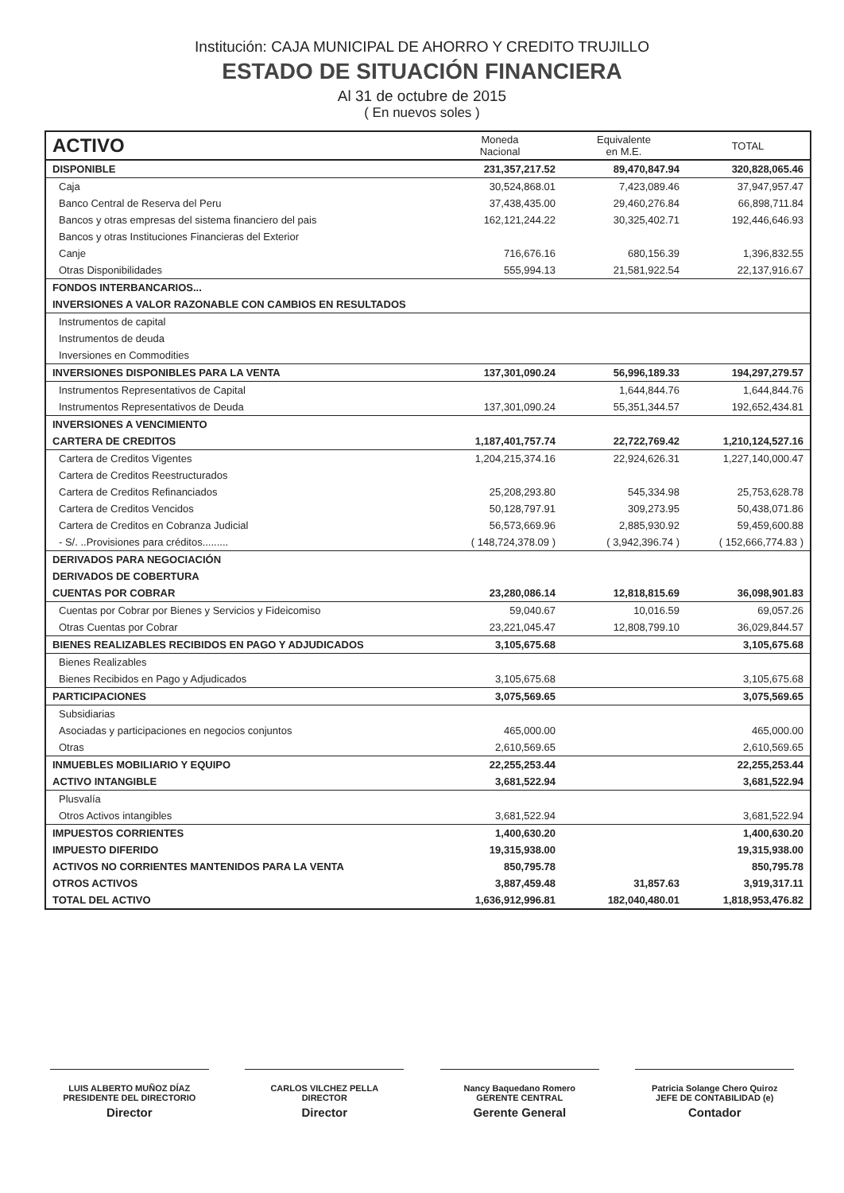Institución: CAJA MUNICIPAL DE AHORRO Y CREDITO TRUJILLO
ESTADO DE SITUACIÓN FINANCIERA
Al 31 de octubre de 2015
( En nuevos soles )
| ACTIVO | Moneda Nacional | Equivalente en M.E. | TOTAL |
| --- | --- | --- | --- |
| DISPONIBLE | 231,357,217.52 | 89,470,847.94 | 320,828,065.46 |
| Caja | 30,524,868.01 | 7,423,089.46 | 37,947,957.47 |
| Banco Central de Reserva del Peru | 37,438,435.00 | 29,460,276.84 | 66,898,711.84 |
| Bancos y otras empresas del sistema financiero del pais | 162,121,244.22 | 30,325,402.71 | 192,446,646.93 |
| Bancos y otras Instituciones Financieras del Exterior | | | |
| Canje | 716,676.16 | 680,156.39 | 1,396,832.55 |
| Otras Disponibilidades | 555,994.13 | 21,581,922.54 | 22,137,916.67 |
| FONDOS INTERBANCARIOS... | | | |
| INVERSIONES A VALOR RAZONABLE CON CAMBIOS EN RESULTADOS | | | |
| Instrumentos de capital | | | |
| Instrumentos de deuda | | | |
| Inversiones en Commodities | | | |
| INVERSIONES DISPONIBLES PARA LA VENTA | 137,301,090.24 | 56,996,189.33 | 194,297,279.57 |
| Instrumentos Representativos de Capital | | 1,644,844.76 | 1,644,844.76 |
| Instrumentos Representativos de Deuda | 137,301,090.24 | 55,351,344.57 | 192,652,434.81 |
| INVERSIONES A VENCIMIENTO | | | |
| CARTERA DE CREDITOS | 1,187,401,757.74 | 22,722,769.42 | 1,210,124,527.16 |
| Cartera de Creditos Vigentes | 1,204,215,374.16 | 22,924,626.31 | 1,227,140,000.47 |
| Cartera de Creditos Reestructurados | | | |
| Cartera de Creditos Refinanciados | 25,208,293.80 | 545,334.98 | 25,753,628.78 |
| Cartera de Creditos Vencidos | 50,128,797.91 | 309,273.95 | 50,438,071.86 |
| Cartera de Creditos en Cobranza Judicial | 56,573,669.96 | 2,885,930.92 | 59,459,600.88 |
| - S/. ..Provisiones para créditos......... | ( 148,724,378.09 ) | ( 3,942,396.74 ) | ( 152,666,774.83 ) |
| DERIVADOS PARA NEGOCIACIÓN | | | |
| DERIVADOS DE COBERTURA | | | |
| CUENTAS POR COBRAR | 23,280,086.14 | 12,818,815.69 | 36,098,901.83 |
| Cuentas por Cobrar por Bienes y Servicios y Fideicomiso | 59,040.67 | 10,016.59 | 69,057.26 |
| Otras Cuentas por Cobrar | 23,221,045.47 | 12,808,799.10 | 36,029,844.57 |
| BIENES REALIZABLES RECIBIDOS EN PAGO Y ADJUDICADOS | 3,105,675.68 | | 3,105,675.68 |
| Bienes Realizables | | | |
| Bienes Recibidos en Pago y Adjudicados | 3,105,675.68 | | 3,105,675.68 |
| PARTICIPACIONES | 3,075,569.65 | | 3,075,569.65 |
| Subsidiarias | | | |
| Asociadas y participaciones en negocios conjuntos | 465,000.00 | | 465,000.00 |
| Otras | 2,610,569.65 | | 2,610,569.65 |
| INMUEBLES MOBILIARIO Y EQUIPO | 22,255,253.44 | | 22,255,253.44 |
| ACTIVO INTANGIBLE | 3,681,522.94 | | 3,681,522.94 |
| Plusvalía | | | |
| Otros Activos intangibles | 3,681,522.94 | | 3,681,522.94 |
| IMPUESTOS CORRIENTES | 1,400,630.20 | | 1,400,630.20 |
| IMPUESTO DIFERIDO | 19,315,938.00 | | 19,315,938.00 |
| ACTIVOS NO CORRIENTES MANTENIDOS PARA LA VENTA | 850,795.78 | | 850,795.78 |
| OTROS ACTIVOS | 3,887,459.48 | 31,857.63 | 3,919,317.11 |
| TOTAL DEL ACTIVO | 1,636,912,996.81 | 182,040,480.01 | 1,818,953,476.82 |
LUIS ALBERTO MUÑOZ DÍAZ
PRESIDENTE DEL DIRECTORIO
Director
CARLOS VILCHEZ PELLA
DIRECTOR
Director
Nancy Baquedano Romero
GERENTE CENTRAL
Gerente General
Patricia Solange Chero Quiroz
JEFE DE CONTABILIDAD (e)
Contador